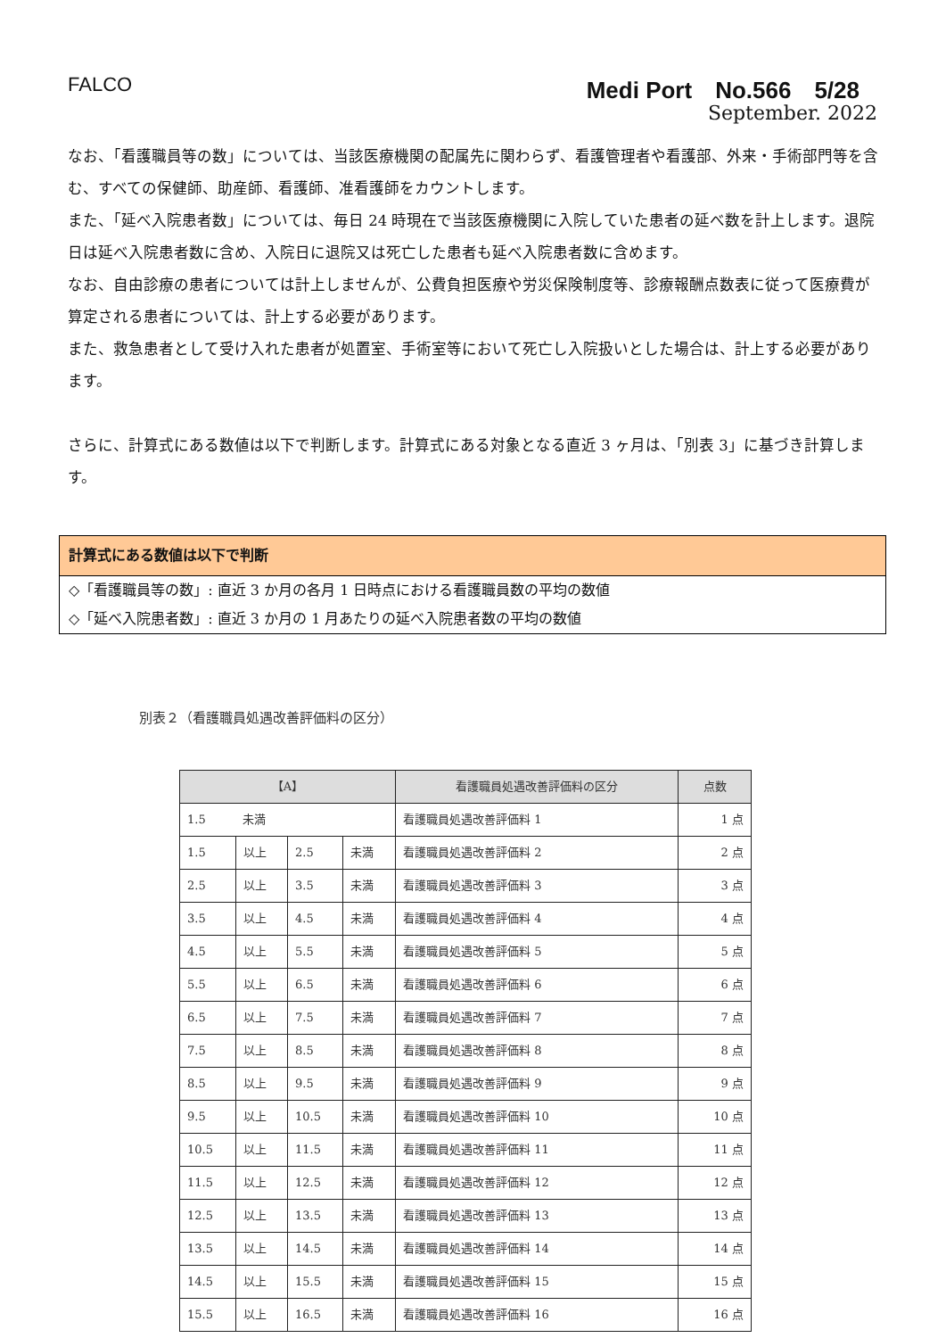FALCO Medi Port　No.566　5/28
September. 2022
なお、「看護職員等の数」については、当該医療機関の配属先に関わらず、看護管理者や看護部、外来・手術部門等を含む、すべての保健師、助産師、看護師、准看護師をカウントします。
また、「延べ入院患者数」については、毎日 24 時現在で当該医療機関に入院していた患者の延べ数を計上します。退院日は延べ入院患者数に含め、入院日に退院又は死亡した患者も延べ入院患者数に含めます。
なお、自由診療の患者については計上しませんが、公費負担医療や労災保険制度等、診療報酬点数表に従って医療費が算定される患者については、計上する必要があります。
また、救急患者として受け入れた患者が処置室、手術室等において死亡し入院扱いとした場合は、計上する必要があります。
さらに、計算式にある数値は以下で判断します。計算式にある対象となる直近 3 ヶ月は、「別表 3」に基づき計算します。
計算式にある数値は以下で判断
◇「看護職員等の数」: 直近 3 か月の各月 1 日時点における看護職員数の平均の数値
◇「延べ入院患者数」: 直近 3 か月の 1 月あたりの延べ入院患者数の平均の数値
別表２（看護職員処遇改善評価料の区分）
| 【A】 | | | | 看護職員処遇改善評価料の区分 | 点数 |
| --- | --- | --- | --- | --- | --- |
| 1.5 | 未満 | | | 看護職員処遇改善評価料 1 | 1 点 |
| 1.5 | 以上 | 2.5 | 未満 | 看護職員処遇改善評価料 2 | 2 点 |
| 2.5 | 以上 | 3.5 | 未満 | 看護職員処遇改善評価料 3 | 3 点 |
| 3.5 | 以上 | 4.5 | 未満 | 看護職員処遇改善評価料 4 | 4 点 |
| 4.5 | 以上 | 5.5 | 未満 | 看護職員処遇改善評価料 5 | 5 点 |
| 5.5 | 以上 | 6.5 | 未満 | 看護職員処遇改善評価料 6 | 6 点 |
| 6.5 | 以上 | 7.5 | 未満 | 看護職員処遇改善評価料 7 | 7 点 |
| 7.5 | 以上 | 8.5 | 未満 | 看護職員処遇改善評価料 8 | 8 点 |
| 8.5 | 以上 | 9.5 | 未満 | 看護職員処遇改善評価料 9 | 9 点 |
| 9.5 | 以上 | 10.5 | 未満 | 看護職員処遇改善評価料 10 | 10 点 |
| 10.5 | 以上 | 11.5 | 未満 | 看護職員処遇改善評価料 11 | 11 点 |
| 11.5 | 以上 | 12.5 | 未満 | 看護職員処遇改善評価料 12 | 12 点 |
| 12.5 | 以上 | 13.5 | 未満 | 看護職員処遇改善評価料 13 | 13 点 |
| 13.5 | 以上 | 14.5 | 未満 | 看護職員処遇改善評価料 14 | 14 点 |
| 14.5 | 以上 | 15.5 | 未満 | 看護職員処遇改善評価料 15 | 15 点 |
| 15.5 | 以上 | 16.5 | 未満 | 看護職員処遇改善評価料 16 | 16 点 |